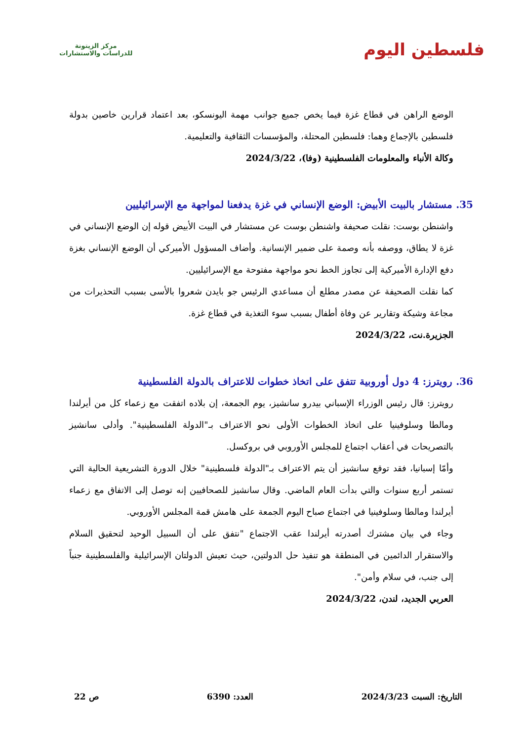فلسطين اليوم
مركز الزيتونة
للدراسات والاستشارات
الوضع الراهن في قطاع غزة فيما يخص جميع جوانب مهمة اليونسكو، بعد اعتماد قرارين خاصين بدولة فلسطين بالإجماع وهما: فلسطين المحتلة، والمؤسسات الثقافية والتعليمية.
وكالة الأنباء والمعلومات الفلسطينية (وفا)، 2024/3/22
35. مستشار بالبيت الأبيض: الوضع الإنساني في غزة يدفعنا لمواجهة مع الإسرائيليين
واشنطن بوست: نقلت صحيفة واشنطن بوست عن مستشار في البيت الأبيض قوله إن الوضع الإنساني في غزة لا يطاق، ووصفه بأنه وصمة على ضمير الإنسانية. وأضاف المسؤول الأميركي أن الوضع الإنساني بغزة دفع الإدارة الأميركية إلى تجاوز الخط نحو مواجهة مفتوحة مع الإسرائيليين.
كما نقلت الصحيفة عن مصدر مطلع أن مساعدي الرئيس جو بايدن شعروا بالأسى بسبب التحذيرات من مجاعة وشيكة وتقارير عن وفاة أطفال بسبب سوء التغذية في قطاع غزة.
الجزيرة.نت، 2024/3/22
36. رويترز: 4 دول أوروبية تتفق على اتخاذ خطوات للاعتراف بالدولة الفلسطينية
رويترز: قال رئيس الوزراء الإسباني بيدرو سانشيز، يوم الجمعة، إن بلاده اتفقت مع زعماء كل من أيرلندا ومالطا وسلوفينيا على اتخاذ الخطوات الأولى نحو الاعتراف بـ"الدولة الفلسطينية". وأدلى سانشيز بالتصريحات في أعقاب اجتماع للمجلس الأوروبي في بروكسل.
وأمّا إسبانيا، فقد توقع سانشيز أن يتم الاعتراف بـ"الدولة فلسطينية" خلال الدورة التشريعية الحالية التي تستمر أربع سنوات والتي بدأت العام الماضي. وقال سانشيز للصحافيين إنه توصل إلى الاتفاق مع زعماء أيرلندا ومالطا وسلوفينيا في اجتماع صباح اليوم الجمعة على هامش قمة المجلس الأوروبي.
وجاء في بيان مشترك أصدرته أيرلندا عقب الاجتماع "نتفق على أن السبيل الوحيد لتحقيق السلام والاستقرار الدائمين في المنطقة هو تنفيذ حل الدولتين، حيث تعيش الدولتان الإسرائيلية والفلسطينية جنباً إلى جنب، في سلام وأمن".
العربي الجديد، لندن، 2024/3/22
التاريخ: السبت 2024/3/23 العدد: 6390 ص 22